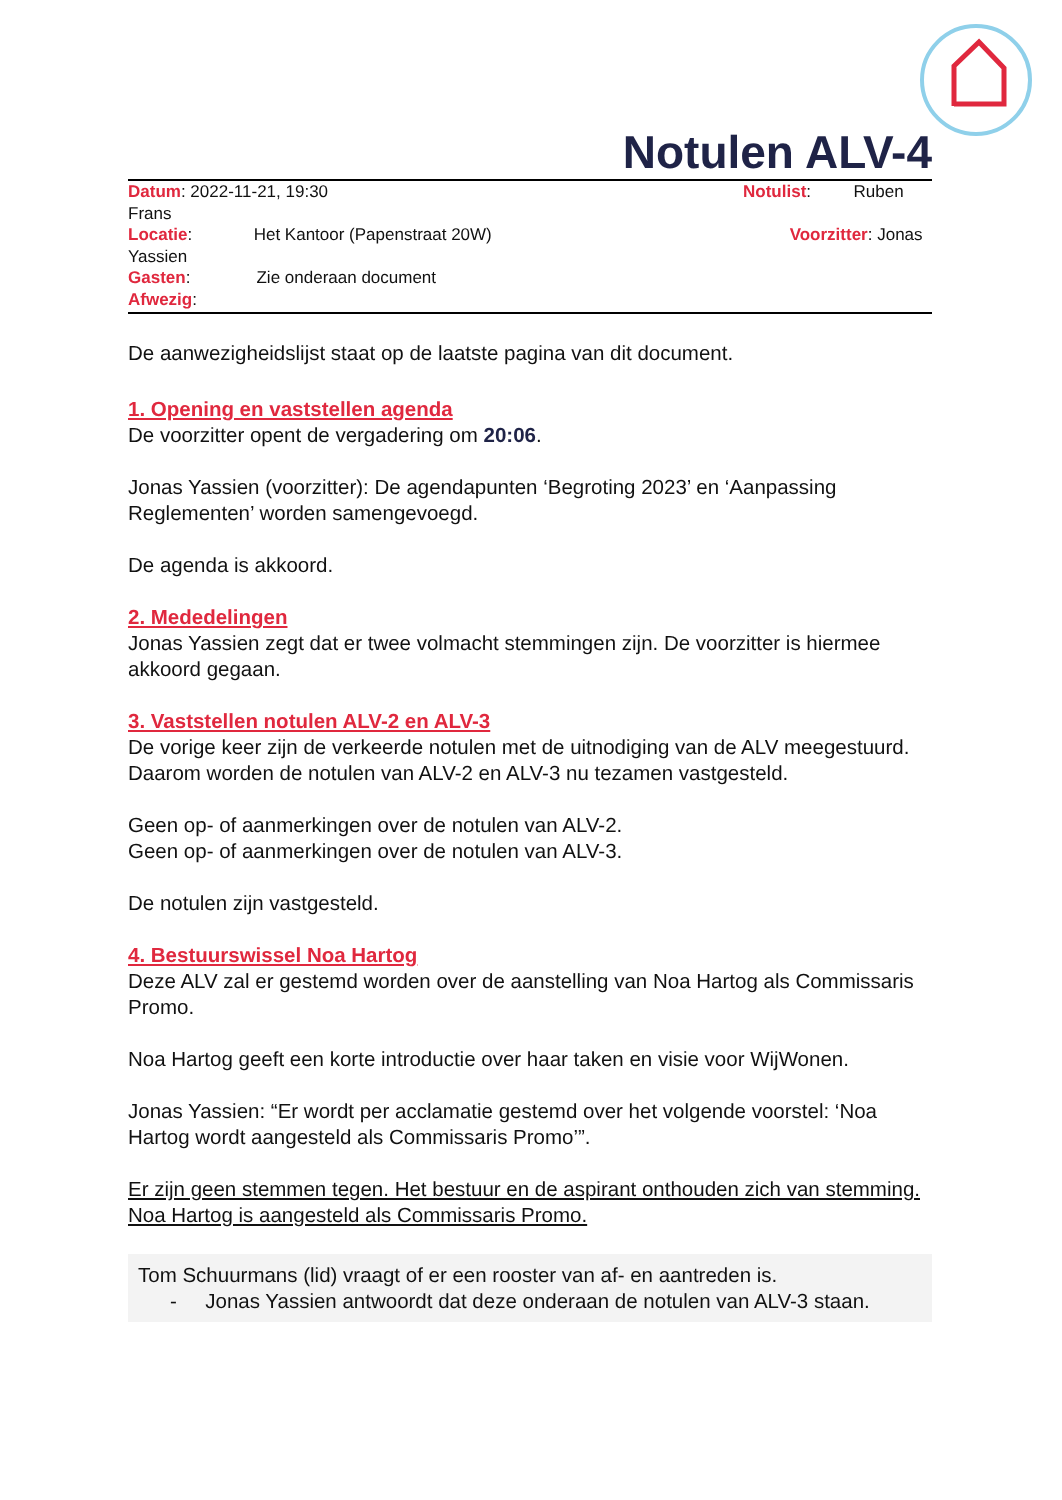Notulen ALV-4
Datum: 2022-11-21, 19:30 Notulist: Ruben
Frans
Locatie: Het Kantoor (Papenstraat 20W) Voorzitter: Jonas
Yassien
Gasten: Zie onderaan document
Afwezig:
De aanwezigheidslijst staat op de laatste pagina van dit document.
1. Opening en vaststellen agenda
De voorzitter opent de vergadering om 20:06.
Jonas Yassien (voorzitter): De agendapunten ‘Begroting 2023’ en ‘Aanpassing Reglementen’ worden samengevoegd.
De agenda is akkoord.
2. Mededelingen
Jonas Yassien zegt dat er twee volmacht stemmingen zijn. De voorzitter is hiermee akkoord gegaan.
3. Vaststellen notulen ALV-2 en ALV-3
De vorige keer zijn de verkeerde notulen met de uitnodiging van de ALV meegestuurd. Daarom worden de notulen van ALV-2 en ALV-3 nu tezamen vastgesteld.
Geen op- of aanmerkingen over de notulen van ALV-2.
Geen op- of aanmerkingen over de notulen van ALV-3.
De notulen zijn vastgesteld.
4. Bestuurswissel Noa Hartog
Deze ALV zal er gestemd worden over de aanstelling van Noa Hartog als Commissaris Promo.
Noa Hartog geeft een korte introductie over haar taken en visie voor WijWonen.
Jonas Yassien: “Er wordt per acclamatie gestemd over het volgende voorstel: ‘Noa Hartog wordt aangesteld als Commissaris Promo’”.
Er zijn geen stemmen tegen. Het bestuur en de aspirant onthouden zich van stemming. Noa Hartog is aangesteld als Commissaris Promo.
Tom Schuurmans (lid) vraagt of er een rooster van af- en aantreden is.
- Jonas Yassien antwoordt dat deze onderaan de notulen van ALV-3 staan.